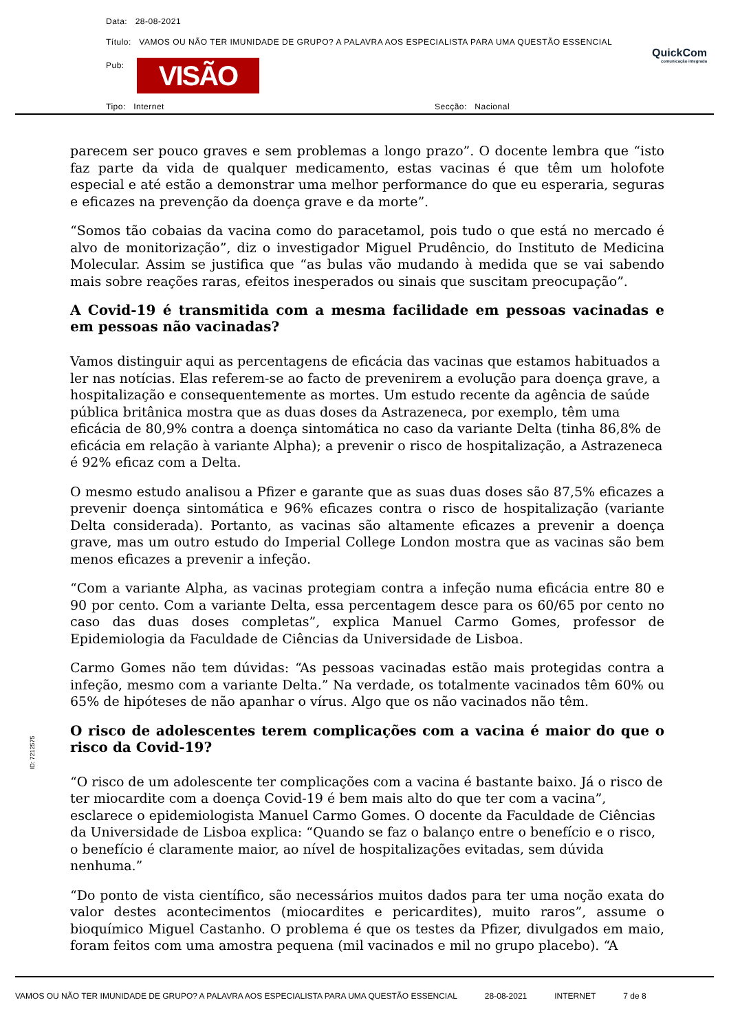Data: 28-08-2021
Título: VAMOS OU NÃO TER IMUNIDADE DE GRUPO? A PALAVRA AOS ESPECIALISTA PARA UMA QUESTÃO ESSENCIAL
Pub: VISÃO
QuickCom
comunicação integrada
Tipo: Internet Secção: Nacional
parecem ser pouco graves e sem problemas a longo prazo”. O docente lembra que “isto faz parte da vida de qualquer medicamento, estas vacinas é que têm um holofote especial e até estão a demonstrar uma melhor performance do que eu esperaria, seguras e eficazes na prevenção da doença grave e da morte”.
“Somos tão cobaias da vacina como do paracetamol, pois tudo o que está no mercado é alvo de monitorização”, diz o investigador Miguel Prudêncio, do Instituto de Medicina Molecular. Assim se justifica que “as bulas vão mudando à medida que se vai sabendo mais sobre reações raras, efeitos inesperados ou sinais que suscitam preocupação”.
A Covid-19 é transmitida com a mesma facilidade em pessoas vacinadas e em pessoas não vacinadas?
Vamos distinguir aqui as percentagens de eficácia das vacinas que estamos habituados a ler nas notícias. Elas referem-se ao facto de prevenirem a evolução para doença grave, a hospitalização e consequentemente as mortes. Um estudo recente da agência de saúde pública britânica mostra que as duas doses da Astrazeneca, por exemplo, têm uma eficácia de 80,9% contra a doença sintomática no caso da variante Delta (tinha 86,8% de eficácia em relação à variante Alpha); a prevenir o risco de hospitalização, a Astrazeneca é 92% eficaz com a Delta.
O mesmo estudo analisou a Pfizer e garante que as suas duas doses são 87,5% eficazes a prevenir doença sintomática e 96% eficazes contra o risco de hospitalização (variante Delta considerada). Portanto, as vacinas são altamente eficazes a prevenir a doença grave, mas um outro estudo do Imperial College London mostra que as vacinas são bem menos eficazes a prevenir a infeção.
“Com a variante Alpha, as vacinas protegiam contra a infeção numa eficácia entre 80 e 90 por cento. Com a variante Delta, essa percentagem desce para os 60/65 por cento no caso das duas doses completas”, explica Manuel Carmo Gomes, professor de Epidemiologia da Faculdade de Ciências da Universidade de Lisboa.
Carmo Gomes não tem dúvidas: “As pessoas vacinadas estão mais protegidas contra a infeção, mesmo com a variante Delta.” Na verdade, os totalmente vacinados têm 60% ou 65% de hipóteses de não apanhar o vírus. Algo que os não vacinados não têm.
O risco de adolescentes terem complicações com a vacina é maior do que o risco da Covid-19?
“O risco de um adolescente ter complicações com a vacina é bastante baixo. Já o risco de ter miocardite com a doença Covid-19 é bem mais alto do que ter com a vacina”, esclarece o epidemiologista Manuel Carmo Gomes. O docente da Faculdade de Ciências da Universidade de Lisboa explica: “Quando se faz o balanço entre o benefício e o risco, o benefício é claramente maior, ao nível de hospitalizações evitadas, sem dúvida nenhuma.”
“Do ponto de vista científico, são necessários muitos dados para ter uma noção exata do valor destes acontecimentos (miocardites e pericardites), muito raros”, assume o bioquímico Miguel Castanho. O problema é que os testes da Pfizer, divulgados em maio, foram feitos com uma amostra pequena (mil vacinados e mil no grupo placebo). “A
ID: 7212575
VAMOS OU NÃO TER IMUNIDADE DE GRUPO? A PALAVRA AOS ESPECIALISTA PARA UMA QUESTÃO ESSENCIAL 28-08-2021 INTERNET 7 de 8